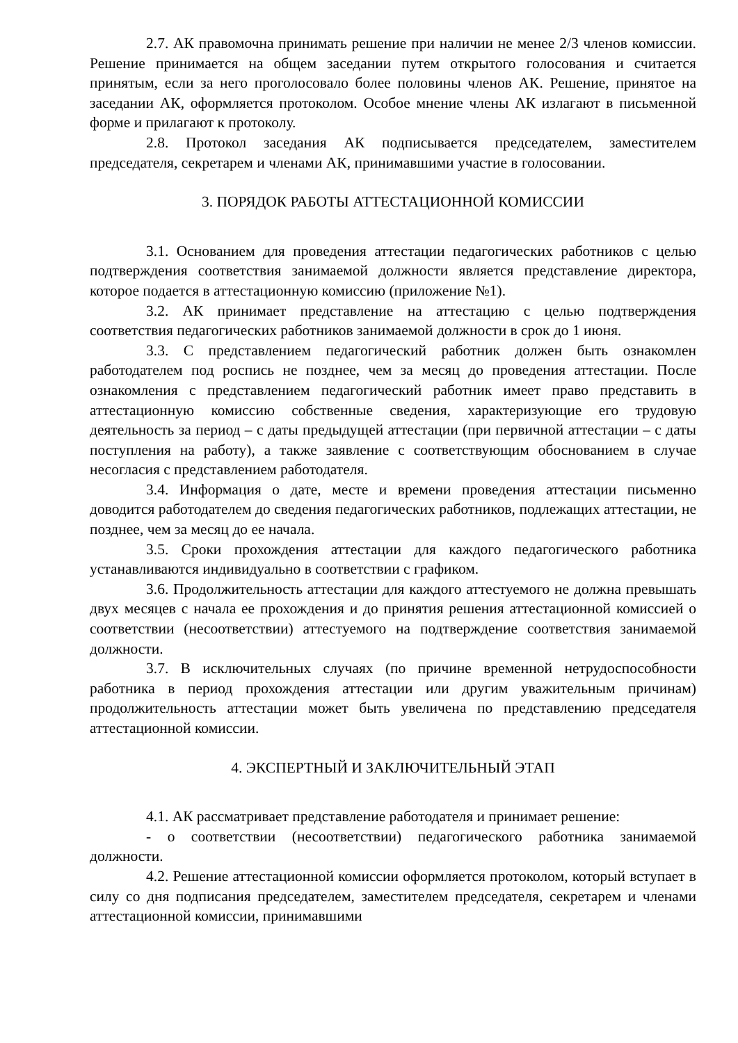2.7. АК правомочна принимать решение при наличии не менее 2/3 членов комиссии. Решение принимается на общем заседании путем открытого голосования и считается принятым, если за него проголосовало более половины членов АК. Решение, принятое на заседании АК, оформляется протоколом. Особое мнение члены АК излагают в письменной форме и прилагают к протоколу.
2.8. Протокол заседания АК подписывается председателем, заместителем председателя, секретарем и членами АК, принимавшими участие в голосовании.
3. ПОРЯДОК РАБОТЫ АТТЕСТАЦИОННОЙ КОМИССИИ
3.1. Основанием для проведения аттестации педагогических работников с целью подтверждения соответствия занимаемой должности является представление директора, которое подается в аттестационную комиссию (приложение №1).
3.2. АК принимает представление на аттестацию с целью подтверждения соответствия педагогических работников занимаемой должности в срок до 1 июня.
3.3. С представлением педагогический работник должен быть ознакомлен работодателем под роспись не позднее, чем за месяц до проведения аттестации. После ознакомления с представлением педагогический работник имеет право представить в аттестационную комиссию собственные сведения, характеризующие его трудовую деятельность за период – с даты предыдущей аттестации (при первичной аттестации – с даты поступления на работу), а также заявление с соответствующим обоснованием в случае несогласия с представлением работодателя.
3.4. Информация о дате, месте и времени проведения аттестации письменно доводится работодателем до сведения педагогических работников, подлежащих аттестации, не позднее, чем за месяц до ее начала.
3.5. Сроки прохождения аттестации для каждого педагогического работника устанавливаются индивидуально в соответствии с графиком.
3.6. Продолжительность аттестации для каждого аттестуемого не должна превышать двух месяцев с начала ее прохождения и до принятия решения аттестационной комиссией о соответствии (несоответствии) аттестуемого на подтверждение соответствия занимаемой должности.
3.7. В исключительных случаях (по причине временной нетрудоспособности работника в период прохождения аттестации или другим уважительным причинам) продолжительность аттестации может быть увеличена по представлению председателя аттестационной комиссии.
4. ЭКСПЕРТНЫЙ И ЗАКЛЮЧИТЕЛЬНЫЙ ЭТАП
4.1. АК рассматривает представление работодателя и принимает решение:
- о соответствии (несоответствии) педагогического работника занимаемой должности.
4.2. Решение аттестационной комиссии оформляется протоколом, который вступает в силу со дня подписания председателем, заместителем председателя, секретарем и членами аттестационной комиссии, принимавшими